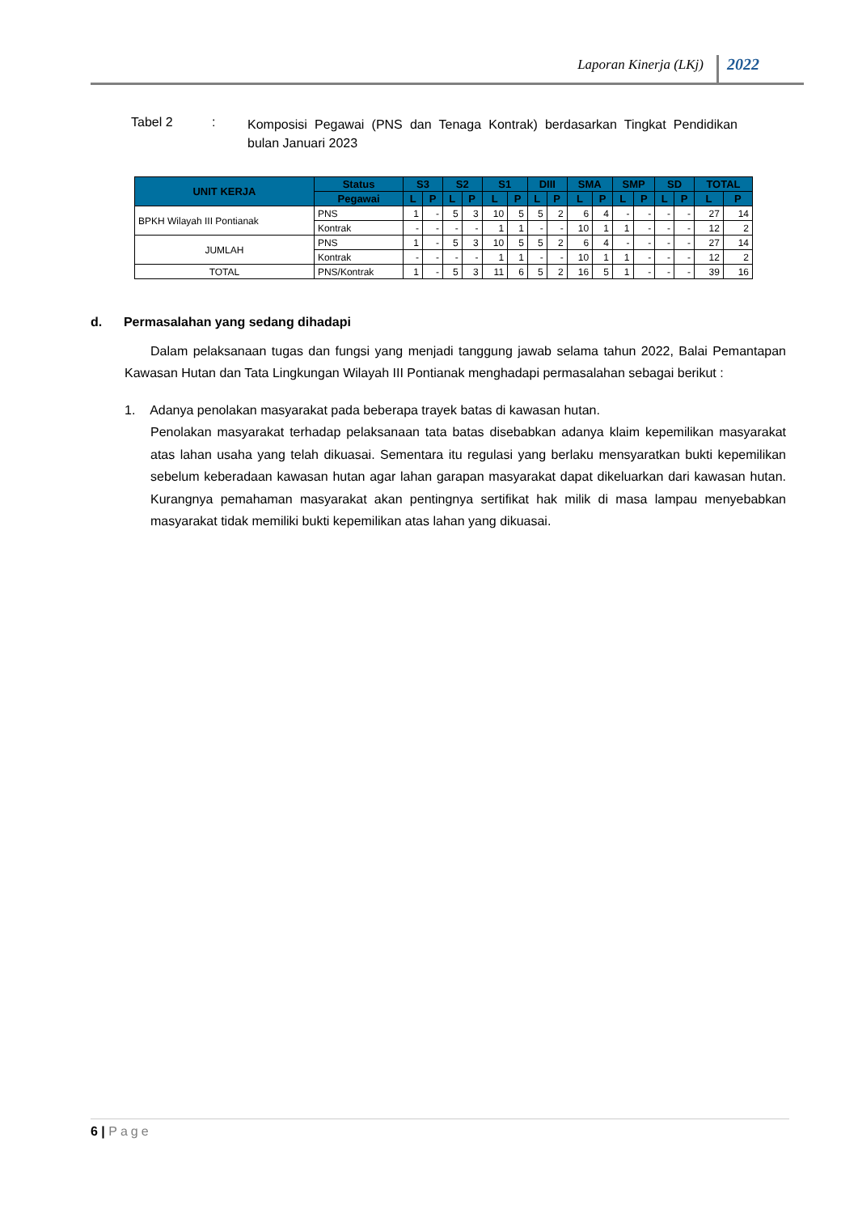Laporan Kinerja (LKj) 2022
Tabel 2 :
Komposisi Pegawai (PNS dan Tenaga Kontrak) berdasarkan Tingkat Pendidikan bulan Januari 2023
| UNIT KERJA | Status | S3 | | S2 | | S1 | | DIII | | SMA | | SMP | | SD | | TOTAL | |
| --- | --- | --- | --- | --- | --- | --- | --- | --- | --- | --- | --- | --- | --- | --- | --- | --- | --- |
| | Pegawai | L | P | L | P | L | P | L | P | L | P | L | P | L | P | L | P |
| BPKH Wilayah III Pontianak | PNS | 1 | - | 5 | 3 | 10 | 5 | 5 | 2 | 6 | 4 | - | - | - | - | 27 | 14 |
| | Kontrak | - | - | - | - | 1 | 1 | - | - | 10 | 1 | 1 | - | - | - | 12 | 2 |
| JUMLAH | PNS | 1 | - | 5 | 3 | 10 | 5 | 5 | 2 | 6 | 4 | - | - | - | - | 27 | 14 |
| | Kontrak | - | - | - | - | 1 | 1 | - | - | 10 | 1 | 1 | - | - | - | 12 | 2 |
| TOTAL | PNS/Kontrak | 1 | - | 5 | 3 | 11 | 6 | 5 | 2 | 16 | 5 | 1 | - | - | - | 39 | 16 |
d. Permasalahan yang sedang dihadapi
Dalam pelaksanaan tugas dan fungsi yang menjadi tanggung jawab selama tahun 2022, Balai Pemantapan Kawasan Hutan dan Tata Lingkungan Wilayah III Pontianak menghadapi permasalahan sebagai berikut :
1. Adanya penolakan masyarakat pada beberapa trayek batas di kawasan hutan.
Penolakan masyarakat terhadap pelaksanaan tata batas disebabkan adanya klaim kepemilikan masyarakat atas lahan usaha yang telah dikuasai. Sementara itu regulasi yang berlaku mensyaratkan bukti kepemilikan sebelum keberadaan kawasan hutan agar lahan garapan masyarakat dapat dikeluarkan dari kawasan hutan. Kurangnya pemahaman masyarakat akan pentingnya sertifikat hak milik di masa lampau menyebabkan masyarakat tidak memiliki bukti kepemilikan atas lahan yang dikuasai.
6 | Page